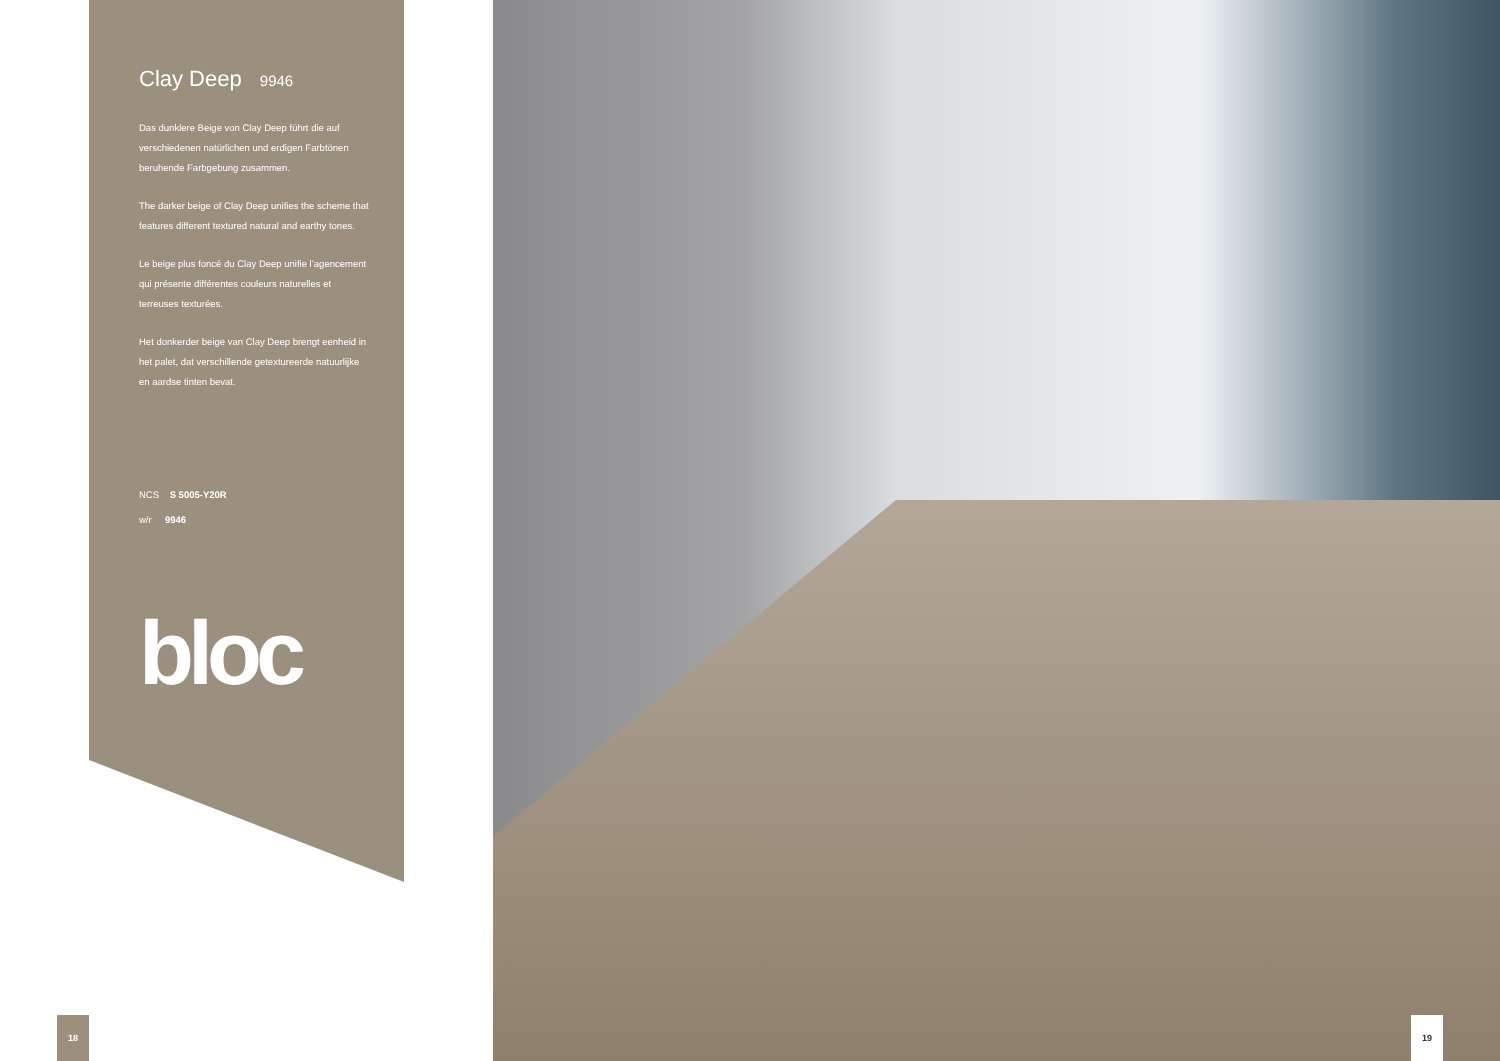Clay Deep 9946
Das dunklere Beige von Clay Deep führt die auf verschiedenen natürlichen und erdigen Farbtönen beruhende Farbgebung zusammen.
The darker beige of Clay Deep unifies the scheme that features different textured natural and earthy tones.
Le beige plus foncé du Clay Deep unifie l’agencement qui présente différentes couleurs naturelles et terreuses texturées.
Het donkerder beige van Clay Deep brengt eenheid in het palet, dat verschillende getextureerde natuurlijke en aardse tinten bevat.
NCS S 5005-Y20R
w/r 9946
bloc
18 19